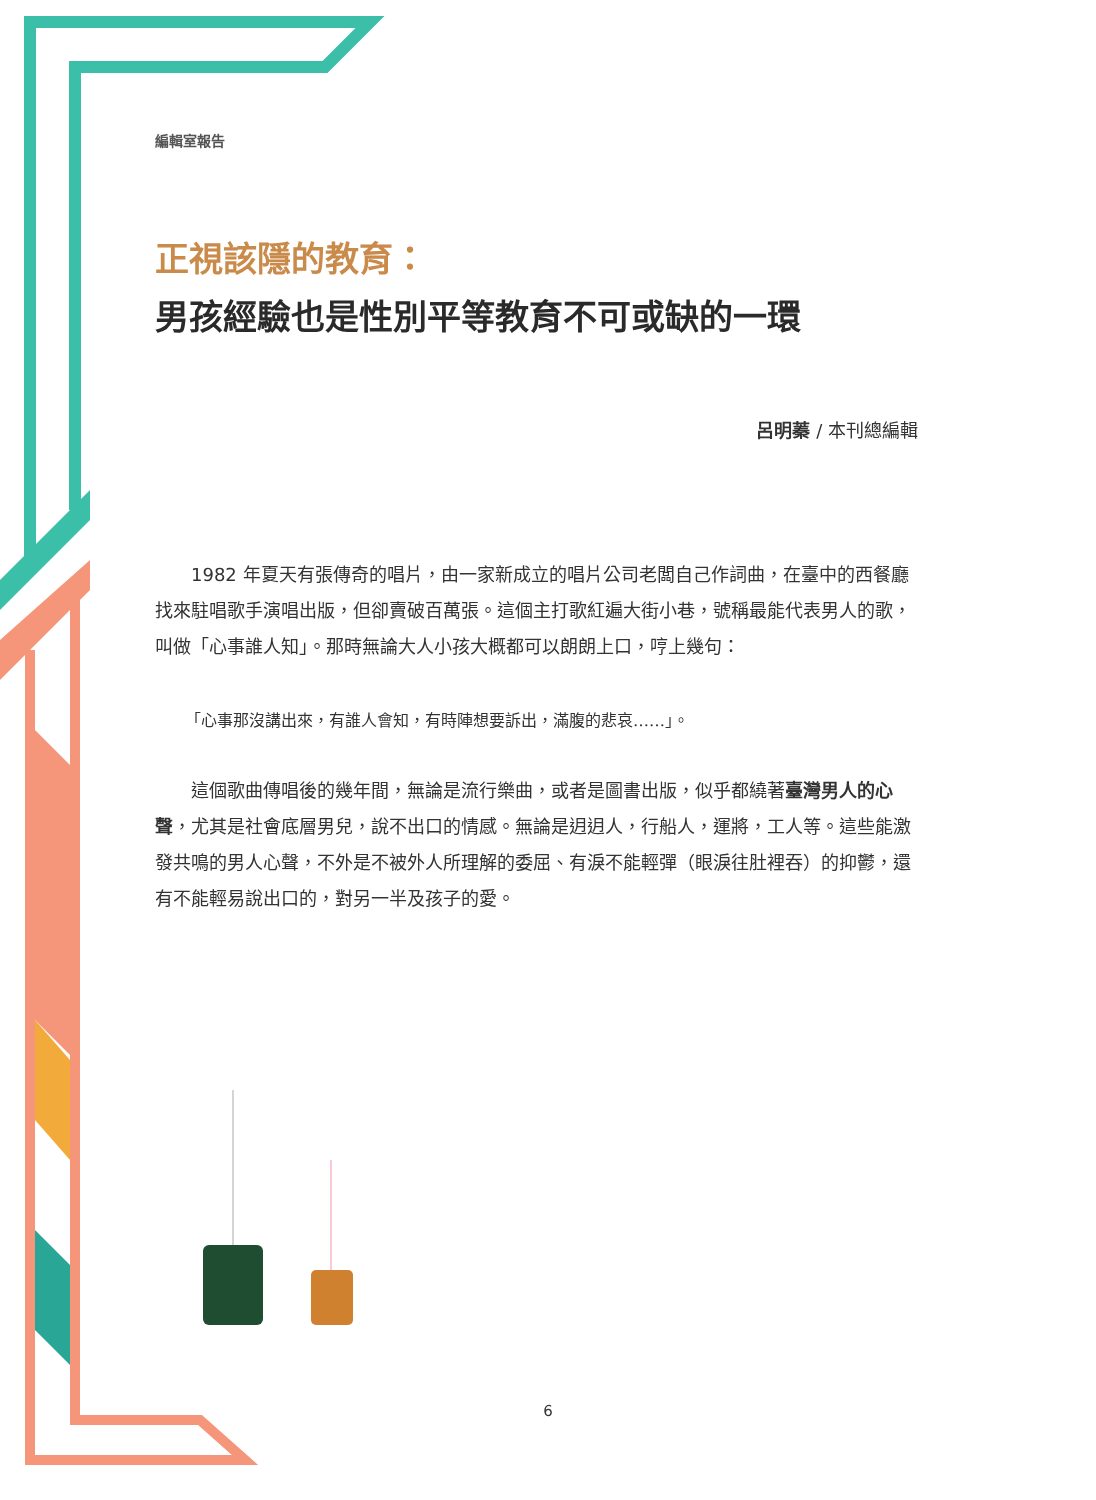編輯室報告
正視該隱的教育：
男孩經驗也是性別平等教育不可或缺的一環
呂明蓁 / 本刊總編輯
1982 年夏天有張傳奇的唱片，由一家新成立的唱片公司老闆自己作詞曲，在臺中的西餐廳找來駐唱歌手演唱出版，但卻賣破百萬張。這個主打歌紅遍大街小巷，號稱最能代表男人的歌，叫做「心事誰人知」。那時無論大人小孩大概都可以朗朗上口，哼上幾句：
「心事那沒講出來，有誰人會知，有時陣想要訴出，滿腹的悲哀……」。
這個歌曲傳唱後的幾年間，無論是流行樂曲，或者是圖書出版，似乎都繞著臺灣男人的心聲，尤其是社會底層男兒，說不出口的情感。無論是迌迌人，行船人，運將，工人等。這些能激發共鳴的男人心聲，不外是不被外人所理解的委屈、有淚不能輕彈（眼淚往肚裡吞）的抑鬱，還有不能輕易說出口的，對另一半及孩子的愛。
6